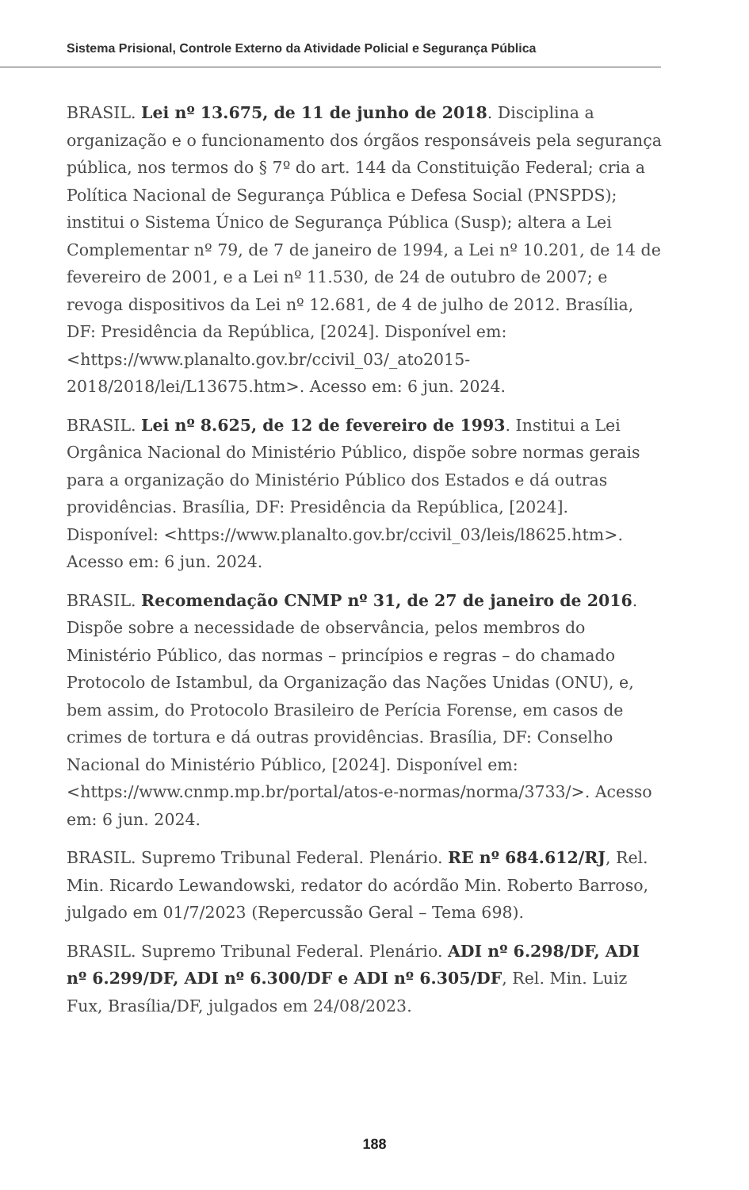Sistema Prisional, Controle Externo da Atividade Policial e Segurança Pública
BRASIL. Lei nº 13.675, de 11 de junho de 2018. Disciplina a organização e o funcionamento dos órgãos responsáveis pela segurança pública, nos termos do § 7º do art. 144 da Constituição Federal; cria a Política Nacional de Segurança Pública e Defesa Social (PNSPDS); institui o Sistema Único de Segurança Pública (Susp); altera a Lei Complementar nº 79, de 7 de janeiro de 1994, a Lei nº 10.201, de 14 de fevereiro de 2001, e a Lei nº 11.530, de 24 de outubro de 2007; e revoga dispositivos da Lei nº 12.681, de 4 de julho de 2012. Brasília, DF: Presidência da República, [2024]. Disponível em: <https://www.planalto.gov.br/ccivil_03/_ato2015-2018/2018/lei/L13675.htm>. Acesso em: 6 jun. 2024.
BRASIL. Lei nº 8.625, de 12 de fevereiro de 1993. Institui a Lei Orgânica Nacional do Ministério Público, dispõe sobre normas gerais para a organização do Ministério Público dos Estados e dá outras providências. Brasília, DF: Presidência da República, [2024]. Disponível: <https://www.planalto.gov.br/ccivil_03/leis/l8625.htm>. Acesso em: 6 jun. 2024.
BRASIL. Recomendação CNMP nº 31, de 27 de janeiro de 2016. Dispõe sobre a necessidade de observância, pelos membros do Ministério Público, das normas – princípios e regras – do chamado Protocolo de Istambul, da Organização das Nações Unidas (ONU), e, bem assim, do Protocolo Brasileiro de Perícia Forense, em casos de crimes de tortura e dá outras providências. Brasília, DF: Conselho Nacional do Ministério Público, [2024]. Disponível em: <https://www.cnmp.mp.br/portal/atos-e-normas/norma/3733/>. Acesso em: 6 jun. 2024.
BRASIL. Supremo Tribunal Federal. Plenário. RE nº 684.612/RJ, Rel. Min. Ricardo Lewandowski, redator do acórdão Min. Roberto Barroso, julgado em 01/7/2023 (Repercussão Geral – Tema 698).
BRASIL. Supremo Tribunal Federal. Plenário. ADI nº 6.298/DF, ADI nº 6.299/DF, ADI nº 6.300/DF e ADI nº 6.305/DF, Rel. Min. Luiz Fux, Brasília/DF, julgados em 24/08/2023.
188